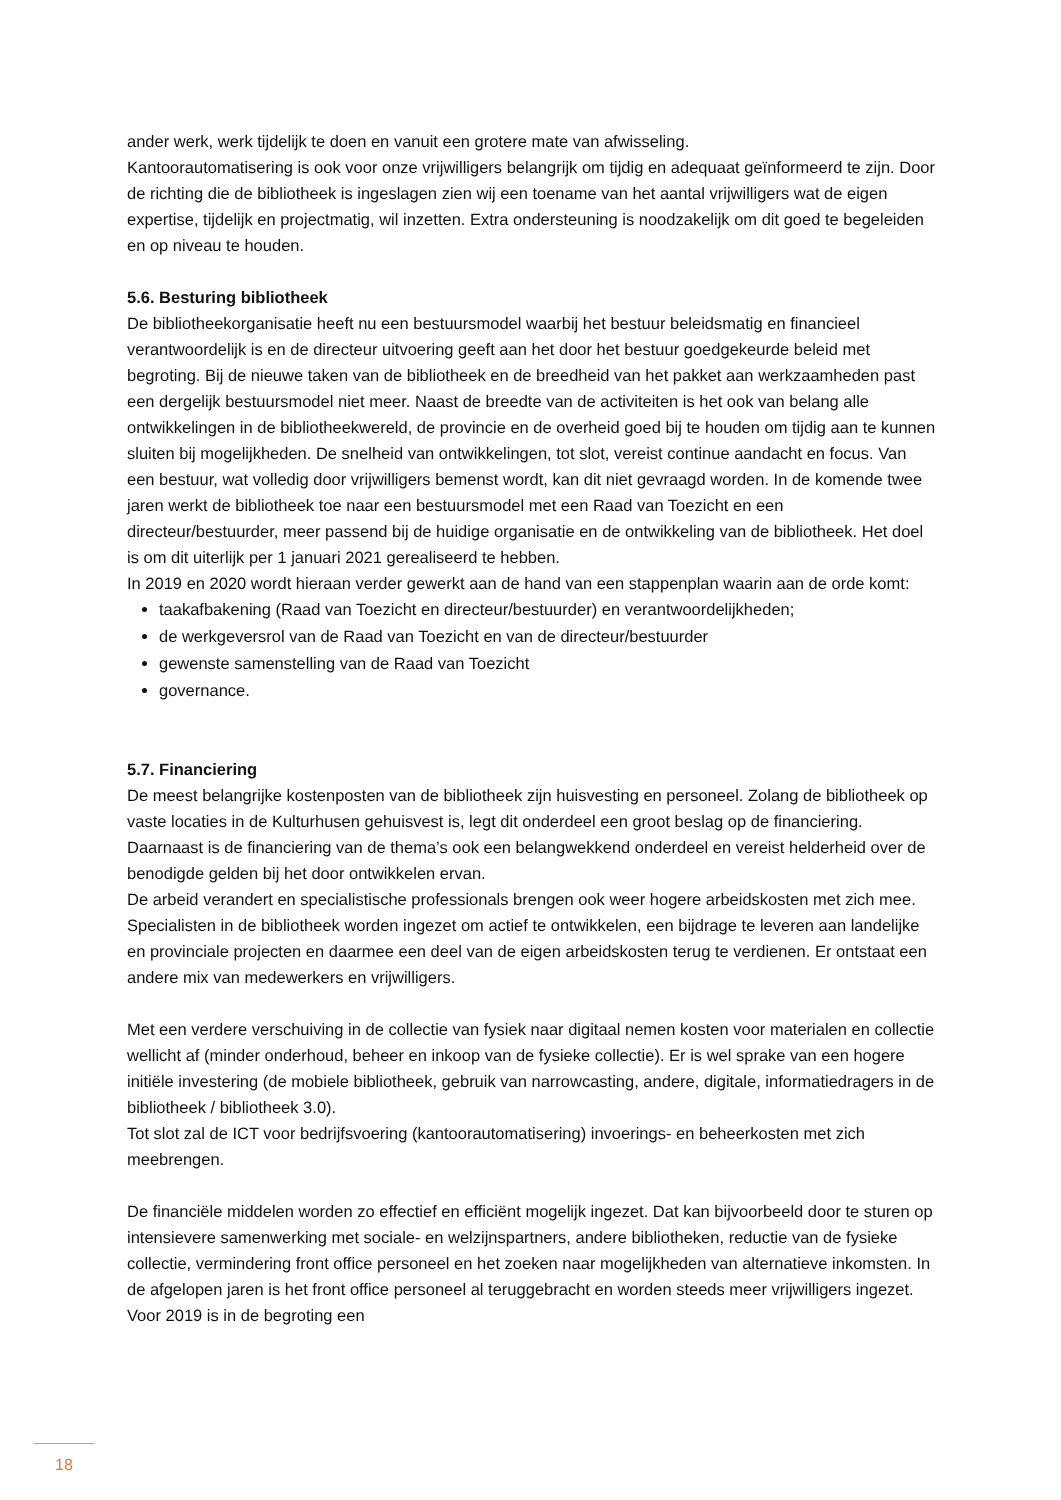ander werk, werk tijdelijk te doen en vanuit een grotere mate van afwisseling.
Kantoorautomatisering is ook voor onze vrijwilligers belangrijk om tijdig en adequaat geïnformeerd te zijn. Door de richting die de bibliotheek is ingeslagen zien wij een toename van het aantal vrijwilligers wat de eigen expertise, tijdelijk en projectmatig, wil inzetten. Extra ondersteuning is noodzakelijk om dit goed te begeleiden en op niveau te houden.
5.6. Besturing bibliotheek
De bibliotheekorganisatie heeft nu een bestuursmodel waarbij het bestuur beleidsmatig en financieel verantwoordelijk is en de directeur uitvoering geeft aan het door het bestuur goedgekeurde beleid met begroting. Bij de nieuwe taken van de bibliotheek en de breedheid van het pakket aan werkzaamheden past een dergelijk bestuursmodel niet meer. Naast de breedte van de activiteiten is het ook van belang alle ontwikkelingen in de bibliotheekwereld, de provincie en de overheid goed bij te houden om tijdig aan te kunnen sluiten bij mogelijkheden. De snelheid van ontwikkelingen, tot slot, vereist continue aandacht en focus. Van een bestuur, wat volledig door vrijwilligers bemenst wordt, kan dit niet gevraagd worden. In de komende twee jaren werkt de bibliotheek toe naar een bestuursmodel met een Raad van Toezicht en een directeur/bestuurder, meer passend bij de huidige organisatie en de ontwikkeling van de bibliotheek. Het doel is om dit uiterlijk per 1 januari 2021 gerealiseerd te hebben.
In 2019 en 2020 wordt hieraan verder gewerkt aan de hand van een stappenplan waarin aan de orde komt:
taakafbakening (Raad van Toezicht en directeur/bestuurder) en verantwoordelijkheden;
de werkgeversrol van de Raad van Toezicht en van de directeur/bestuurder
gewenste samenstelling van de Raad van Toezicht
governance.
5.7. Financiering
De meest belangrijke kostenposten van de bibliotheek zijn huisvesting en personeel. Zolang de bibliotheek op vaste locaties in de Kulturhusen gehuisvest is, legt dit onderdeel een groot beslag op de financiering.
Daarnaast is de financiering van de thema’s ook een belangwekkend onderdeel en vereist helderheid over de benodigde gelden bij het door ontwikkelen ervan.
De arbeid verandert en specialistische professionals brengen ook weer hogere arbeidskosten met zich mee. Specialisten in de bibliotheek worden ingezet om actief te ontwikkelen, een bijdrage te leveren aan landelijke en provinciale projecten en daarmee een deel van de eigen arbeidskosten terug te verdienen. Er ontstaat een andere mix van medewerkers en vrijwilligers.
Met een verdere verschuiving in de collectie van fysiek naar digitaal nemen kosten voor materialen en collectie wellicht af (minder onderhoud, beheer en inkoop van de fysieke collectie). Er is wel sprake van een hogere initiële investering (de mobiele bibliotheek, gebruik van narrowcasting, andere, digitale, informatiedragers in de bibliotheek / bibliotheek 3.0).
Tot slot zal de ICT voor bedrijfsvoering (kantoorautomatisering) invoerings- en beheerkosten met zich meebrengen.
De financiële middelen worden zo effectief en efficiënt mogelijk ingezet. Dat kan bijvoorbeeld door te sturen op intensievere samenwerking met sociale- en welzijnspartners, andere bibliotheken, reductie van de fysieke collectie, vermindering front office personeel en het zoeken naar mogelijkheden van alternatieve inkomsten. In de afgelopen jaren is het front office personeel al teruggebracht en worden steeds meer vrijwilligers ingezet. Voor 2019 is in de begroting een
18